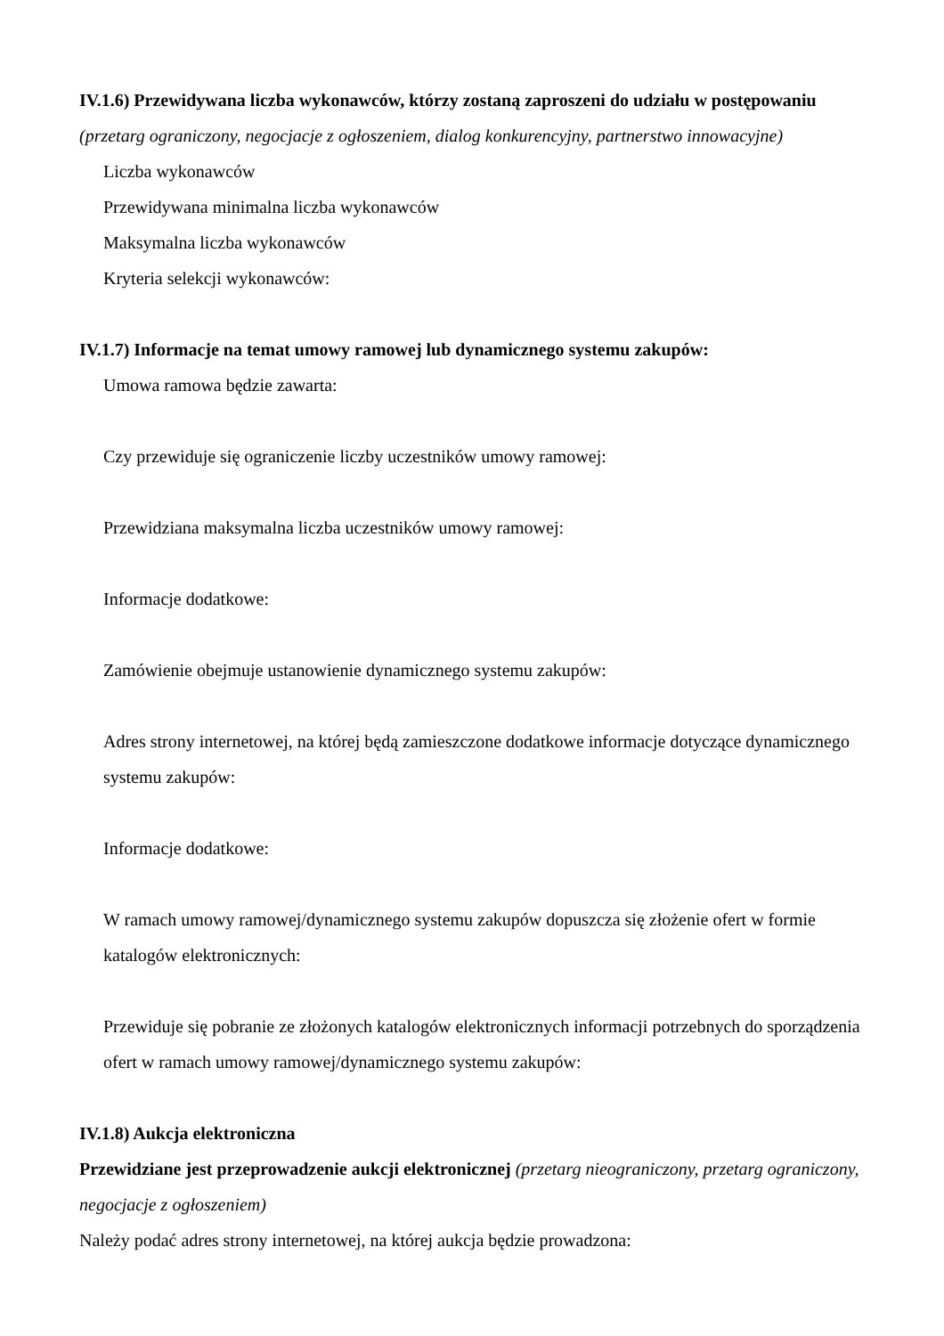IV.1.6) Przewidywana liczba wykonawców, którzy zostaną zaproszeni do udziału w postępowaniu
(przetarg ograniczony, negocjacje z ogłoszeniem, dialog konkurencyjny, partnerstwo innowacyjne)
Liczba wykonawców
Przewidywana minimalna liczba wykonawców
Maksymalna liczba wykonawców
Kryteria selekcji wykonawców:
IV.1.7) Informacje na temat umowy ramowej lub dynamicznego systemu zakupów:
Umowa ramowa będzie zawarta:
Czy przewiduje się ograniczenie liczby uczestników umowy ramowej:
Przewidziana maksymalna liczba uczestników umowy ramowej:
Informacje dodatkowe:
Zamówienie obejmuje ustanowienie dynamicznego systemu zakupów:
Adres strony internetowej, na której będą zamieszczone dodatkowe informacje dotyczące dynamicznego systemu zakupów:
Informacje dodatkowe:
W ramach umowy ramowej/dynamicznego systemu zakupów dopuszcza się złożenie ofert w formie katalogów elektronicznych:
Przewiduje się pobranie ze złożonych katalogów elektronicznych informacji potrzebnych do sporządzenia ofert w ramach umowy ramowej/dynamicznego systemu zakupów:
IV.1.8) Aukcja elektroniczna
Przewidziane jest przeprowadzenie aukcji elektronicznej (przetarg nieograniczony, przetarg ograniczony, negocjacje z ogłoszeniem)
Należy podać adres strony internetowej, na której aukcja będzie prowadzona: